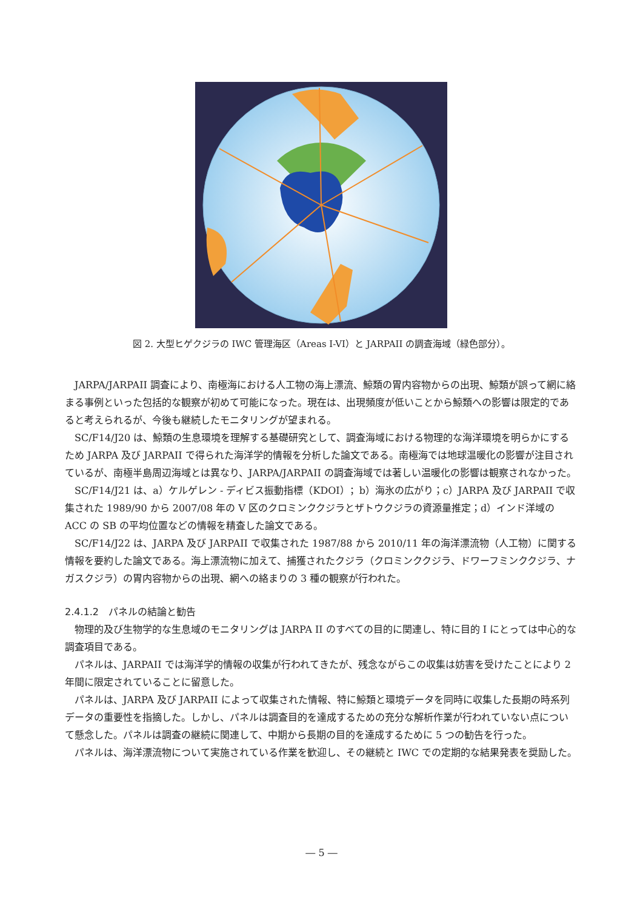図 2. 大型ヒゲクジラの IWC 管理海区（Areas I-VI）と JARPAII の調査海域（緑色部分）。
JARPA/JARPAII 調査により、南極海における人工物の海上漂流、鯨類の胃内容物からの出現、鯨類が誤って網に絡まる事例といった包括的な観察が初めて可能になった。現在は、出現頻度が低いことから鯨類への影響は限定的であると考えられるが、今後も継続したモニタリングが望まれる。
SC/F14/J20 は、鯨類の生息環境を理解する基礎研究として、調査海域における物理的な海洋環境を明らかにするため JARPA 及び JARPAII で得られた海洋学的情報を分析した論文である。南極海では地球温暖化の影響が注目されているが、南極半島周辺海域とは異なり、JARPA/JARPAII の調査海域では著しい温暖化の影響は観察されなかった。
SC/F14/J21 は、a）ケルゲレン - ディビス振動指標（KDOI）；b）海氷の広がり；c）JARPA 及び JARPAII で収集された 1989/90 から 2007/08 年の V 区のクロミンククジラとザトウクジラの資源量推定；d）インド洋域の ACC の SB の平均位置などの情報を精査した論文である。
SC/F14/J22 は、JARPA 及び JARPAII で収集された 1987/88 から 2010/11 年の海洋漂流物（人工物）に関する情報を要約した論文である。海上漂流物に加えて、捕獲されたクジラ（クロミンククジラ、ドワーフミンククジラ、ナガスクジラ）の胃内容物からの出現、網への絡まりの 3 種の観察が行われた。
2.4.1.2　パネルの結論と勧告
物理的及び生物学的な生息域のモニタリングは JARPA II のすべての目的に関連し、特に目的 I にとっては中心的な調査項目である。
パネルは、JARPAII では海洋学的情報の収集が行われてきたが、残念ながらこの収集は妨害を受けたことにより 2 年間に限定されていることに留意した。
パネルは、JARPA 及び JARPAII によって収集された情報、特に鯨類と環境データを同時に収集した長期の時系列データの重要性を指摘した。しかし、パネルは調査目的を達成するための充分な解析作業が行われていない点について懸念した。パネルは調査の継続に関連して、中期から長期の目的を達成するために 5 つの勧告を行った。
パネルは、海洋漂流物について実施されている作業を歓迎し、その継続と IWC での定期的な結果発表を奨励した。
― 5 ―